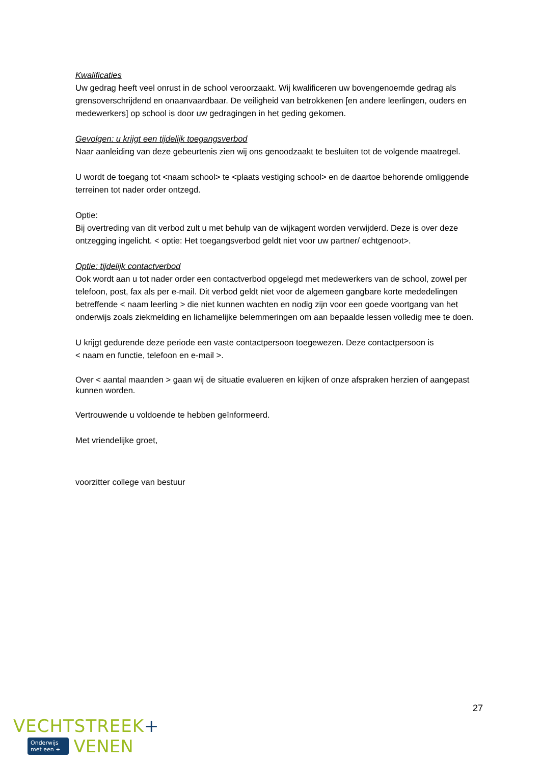Kwalificaties
Uw gedrag heeft veel onrust in de school veroorzaakt. Wij kwalificeren uw bovengenoemde gedrag als grensoverschrijdend en onaanvaardbaar. De veiligheid van betrokkenen [en andere leerlingen, ouders en medewerkers] op school is door uw gedragingen in het geding gekomen.
Gevolgen: u krijgt een tijdelijk toegangsverbod
Naar aanleiding van deze gebeurtenis zien wij ons genoodzaakt te besluiten tot de volgende maatregel.
U wordt de toegang tot <naam school> te <plaats vestiging school> en de daartoe behorende omliggende terreinen tot nader order ontzegd.
Optie:
Bij overtreding van dit verbod zult u met behulp van de wijkagent worden verwijderd. Deze is over deze ontzegging ingelicht. < optie: Het toegangsverbod geldt niet voor uw partner/ echtgenoot>.
Optie: tijdelijk contactverbod
Ook wordt aan u tot nader order een contactverbod opgelegd met medewerkers van de school, zowel per telefoon, post, fax als per e-mail. Dit verbod geldt niet voor de algemeen gangbare korte mededelingen betreffende < naam leerling > die niet kunnen wachten en nodig zijn voor een goede voortgang van het onderwijs zoals ziekmelding en lichamelijke belemmeringen om aan bepaalde lessen volledig mee te doen.
U krijgt gedurende deze periode een vaste contactpersoon toegewezen. Deze contactpersoon is
< naam en functie, telefoon en e-mail >.
Over < aantal maanden > gaan wij de situatie evalueren en kijken of onze afspraken herzien of aangepast kunnen worden.
Vertrouwende u voldoende te hebben geïnformeerd.
Met vriendelijke groet,
voorzitter college van bestuur
27
VECHTSTREEK+
Onderwijs
met een +
VENEN